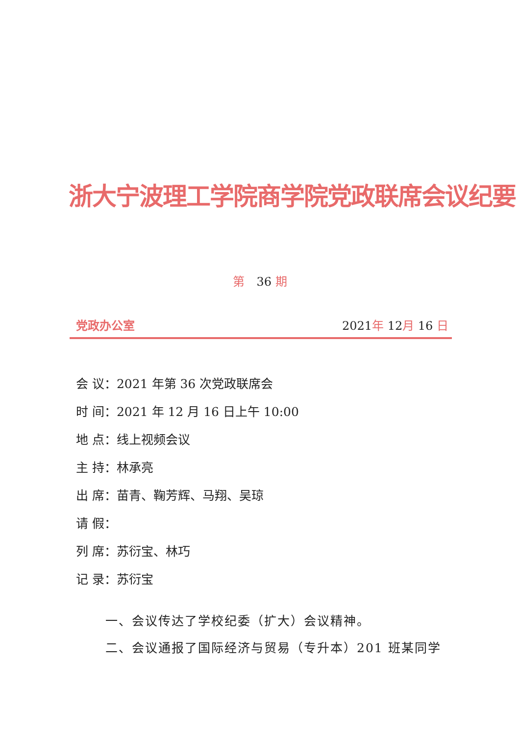浙大宁波理工学院商学院党政联席会议纪要
第　36 期
党政办公室 2021年 12月 16 日
会 议：2021 年第 36 次党政联席会
时 间：2021 年 12 月 16 日上午 10:00
地 点：线上视频会议
主 持：林承亮
出 席：苗青、鞠芳辉、马翔、吴琼
请 假：
列 席：苏衍宝、林巧
记 录：苏衍宝
一、会议传达了学校纪委（扩大）会议精神。
二、会议通报了国际经济与贸易（专升本）201 班某同学